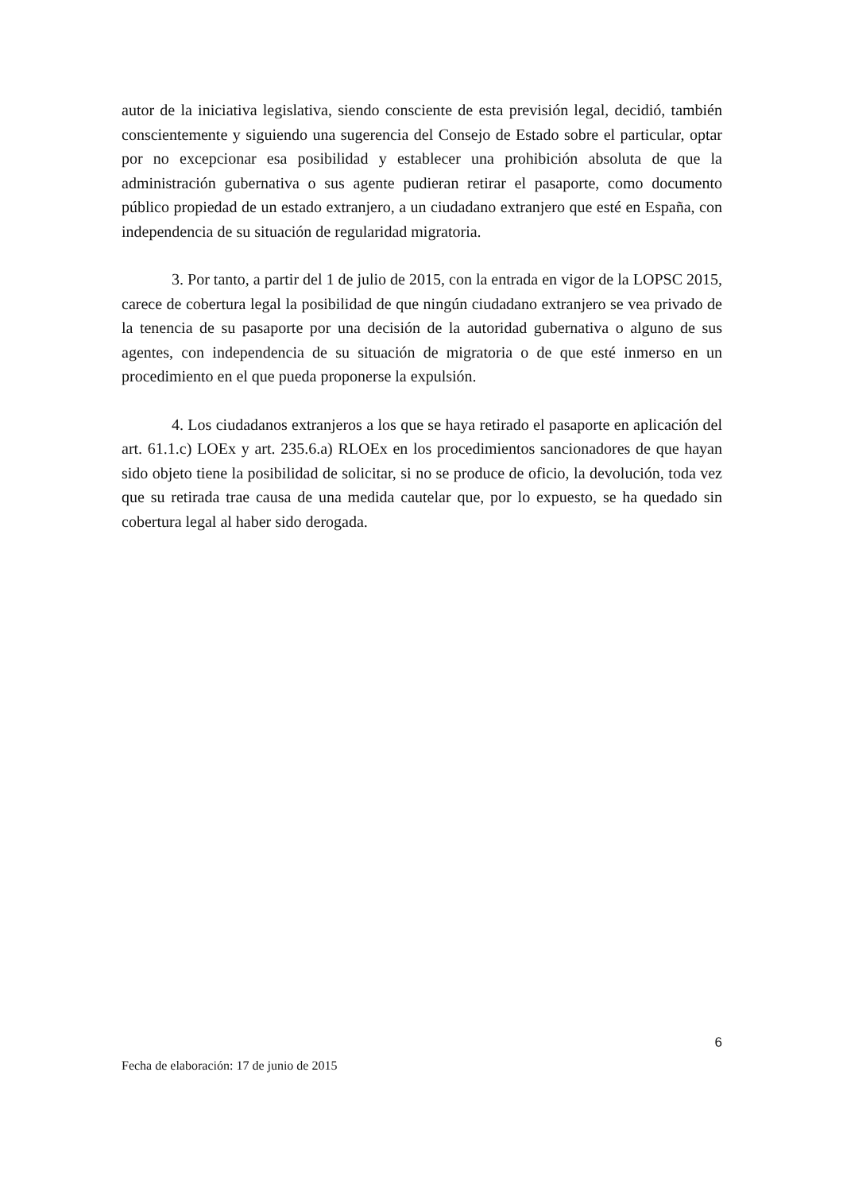autor de la iniciativa legislativa, siendo consciente de esta previsión legal, decidió, también conscientemente y siguiendo una sugerencia del Consejo de Estado sobre el particular, optar por no excepcionar esa posibilidad y establecer una prohibición absoluta de que la administración gubernativa o sus agente pudieran retirar el pasaporte, como documento público propiedad de un estado extranjero, a un ciudadano extranjero que esté en España, con independencia de su situación de regularidad migratoria.
3. Por tanto, a partir del 1 de julio de 2015, con la entrada en vigor de la LOPSC 2015, carece de cobertura legal la posibilidad de que ningún ciudadano extranjero se vea privado de la tenencia de su pasaporte por una decisión de la autoridad gubernativa o alguno de sus agentes, con independencia de su situación de migratoria o de que esté inmerso en un procedimiento en el que pueda proponerse la expulsión.
4. Los ciudadanos extranjeros a los que se haya retirado el pasaporte en aplicación del art. 61.1.c) LOEx y art. 235.6.a) RLOEx en los procedimientos sancionadores de que hayan sido objeto tiene la posibilidad de solicitar, si no se produce de oficio, la devolución, toda vez que su retirada trae causa de una medida cautelar que, por lo expuesto, se ha quedado sin cobertura legal al haber sido derogada.
6
Fecha de elaboración: 17 de junio de 2015